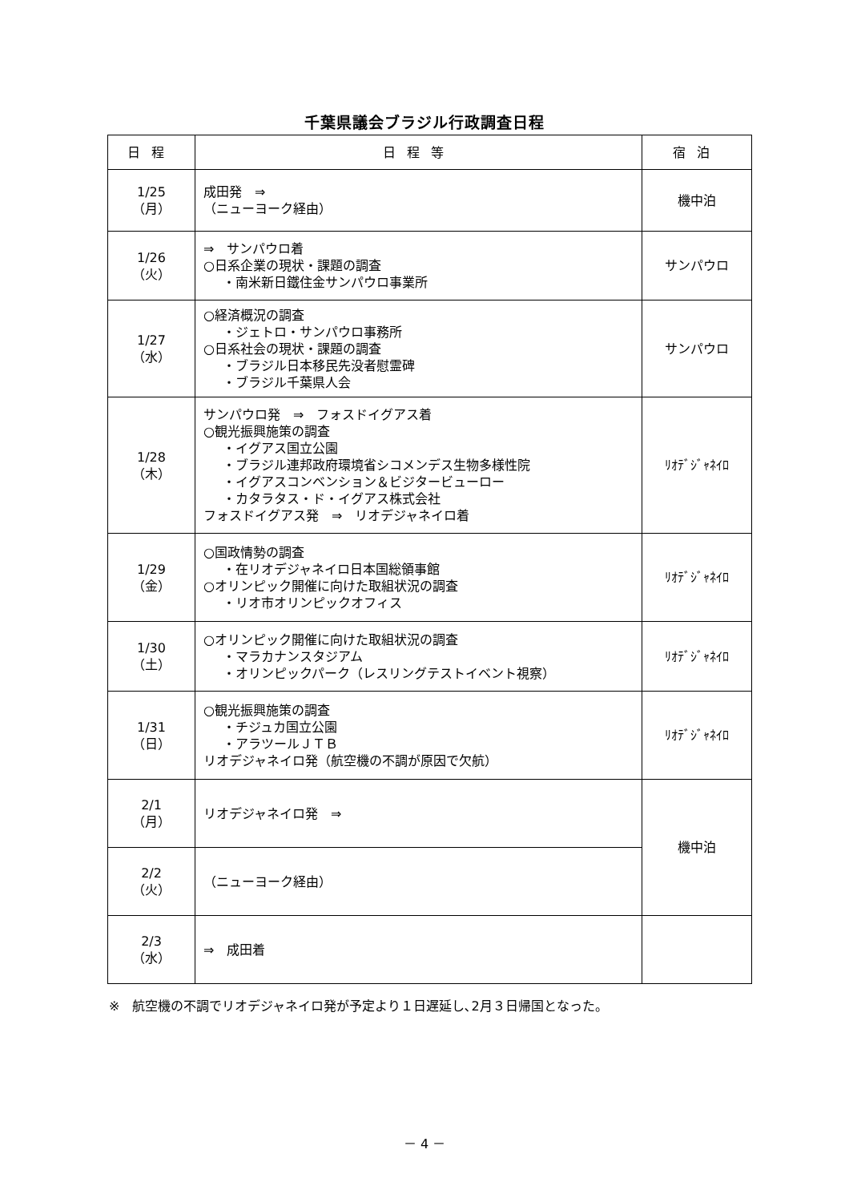千葉県議会ブラジル行政調査日程
| 日程 | 日程等 | 宿泊 |
| --- | --- | --- |
| 1/25 （月） | 成田発 ⇒ （ニューヨーク経由） | 機中泊 |
| 1/26 （火） | ⇒ サンパウロ着 ○日系企業の現状・課題の調査 ・南米新日鐵住金サンパウロ事業所 | サンパウロ |
| 1/27 （水） | ○経済概況の調査 ・ジェトロ・サンパウロ事務所 ○日系社会の現状・課題の調査 ・ブラジル日本移民先没者慰霊碑 ・ブラジル千葉県人会 | サンパウロ |
| 1/28 （木） | サンパウロ発 ⇒ フォスドイグアス着 ○観光振興施策の調査 ・イグアス国立公園 ・ブラジル連邦政府環境省シコメンデス生物多様性院 ・イグアスコンベンション＆ビジタービューロー ・カタラタス・ド・イグアス株式会社 フォスドイグアス発 ⇒ リオデジャネイロ着 | ﾘｵﾃﾞｼﾞｬﾈｲﾛ |
| 1/29 （金） | ○国政情勢の調査 ・在リオデジャネイロ日本国総領事館 ○オリンピック開催に向けた取組状況の調査 ・リオ市オリンピックオフィス | ﾘｵﾃﾞｼﾞｬﾈｲﾛ |
| 1/30 （土） | ○オリンピック開催に向けた取組状況の調査 ・マラカナンスタジアム ・オリンピックパーク（レスリングテストイベント視察） | ﾘｵﾃﾞｼﾞｬﾈｲﾛ |
| 1/31 （日） | ○観光振興施策の調査 ・チジュカ国立公園 ・アラツールＪＴＢ リオデジャネイロ発（航空機の不調が原因で欠航） | ﾘｵﾃﾞｼﾞｬﾈｲﾛ |
| 2/1 （月） | リオデジャネイロ発 ⇒ | 機中泊 |
| 2/2 （火） | （ニューヨーク経由） | |
| 2/3 （水） | ⇒ 成田着 | |
※　航空機の不調でリオデジャネイロ発が予定より１日遅延し､2月３日帰国となった。
－ 4 －